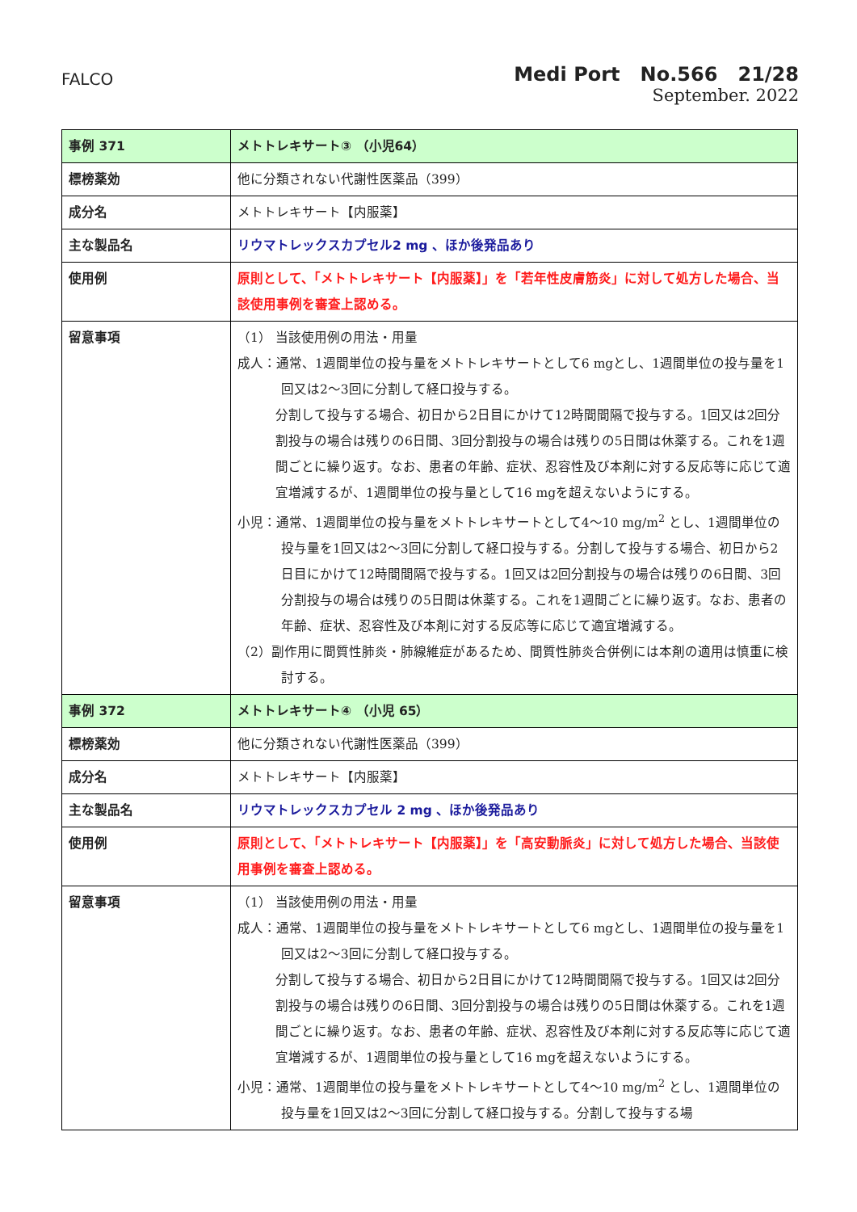FALCO
Medi Port No.566 21/28
September. 2022
| 事例 371 | メトトレキサート③ （小児64） |
| 標榜薬効 | 他に分類されない代謝性医薬品（399） |
| 成分名 | メトトレキサート【内服薬】 |
| 主な製品名 | リウマトレックスカプセル2 mg 、ほか後発品あり |
| 使用例 | 原則として、「メトトレキサート【内服薬】」を「若年性皮膚筋炎」に対して処方した場合、当該使用事例を審査上認める。 |
| 留意事項 | （1） 当該使用例の用法・用量 成人：通常、1週間単位の投与量をメトトレキサートとして6 mgとし、1週間単位の投与量を1回又は2～3回に分割して経口投与する。 分割して投与する場合、初日から2日目にかけて12時間間隔で投与する。1回又は2回分割投与の場合は残りの6日間、3回分割投与の場合は残りの5日間は休薬する。これを1週間ごとに繰り返す。なお、患者の年齢、症状、忍容性及び本剤に対する反応等に応じて適宜増減するが、1週間単位の投与量として16 mgを超えないようにする。 小児：通常、1週間単位の投与量をメトトレキサートとして4～10 mg/m<sup>2</sup> とし、1週間単位の投与量を1回又は2～3回に分割して経口投与する。分割して投与する場合、初日から2日目にかけて12時間間隔で投与する。1回又は2回分割投与の場合は残りの6日間、3回分割投与の場合は残りの5日間は休薬する。これを1週間ごとに繰り返す。なお、患者の年齢、症状、忍容性及び本剤に対する反応等に応じて適宜増減する。 （2）副作用に間質性肺炎・肺線維症があるため、間質性肺炎合併例には本剤の適用は慎重に検討する。 |
| 事例 372 | メトトレキサート④ （小児 65） |
| 標榜薬効 | 他に分類されない代謝性医薬品（399） |
| 成分名 | メトトレキサート【内服薬】 |
| 主な製品名 | リウマトレックスカプセル 2 mg 、ほか後発品あり |
| 使用例 | 原則として、「メトトレキサート【内服薬】」を「高安動脈炎」に対して処方した場合、当該使用事例を審査上認める。 |
| 留意事項 | （1） 当該使用例の用法・用量 成人：通常、1週間単位の投与量をメトトレキサートとして6 mgとし、1週間単位の投与量を1回又は2～3回に分割して経口投与する。 分割して投与する場合、初日から2日目にかけて12時間間隔で投与する。1回又は2回分割投与の場合は残りの6日間、3回分割投与の場合は残りの5日間は休薬する。これを1週間ごとに繰り返す。なお、患者の年齢、症状、忍容性及び本剤に対する反応等に応じて適宜増減するが、1週間単位の投与量として16 mgを超えないようにする。 小児：通常、1週間単位の投与量をメトトレキサートとして4～10 mg/m<sup>2</sup> とし、1週間単位の投与量を1回又は2～3回に分割して経口投与する。分割して投与する場 |